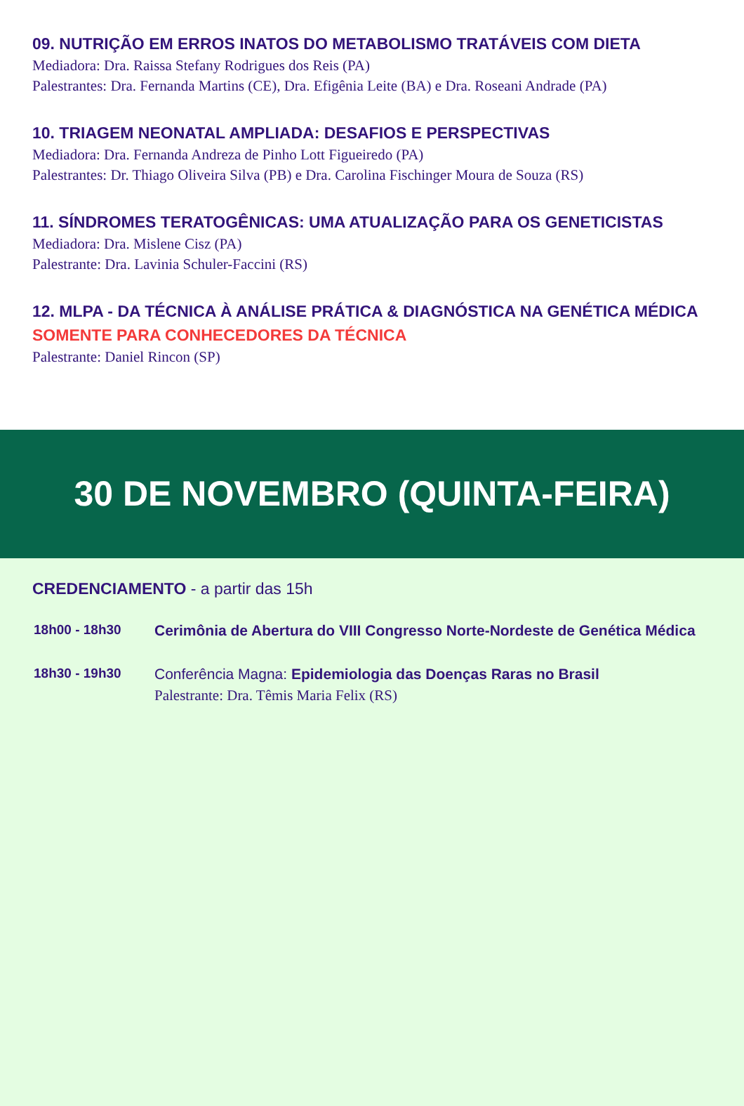09. NUTRIÇÃO EM ERROS INATOS DO METABOLISMO TRATÁVEIS COM DIETA
Mediadora: Dra. Raissa Stefany Rodrigues dos Reis (PA)
Palestrantes: Dra. Fernanda Martins (CE), Dra. Efigênia Leite (BA) e Dra. Roseani Andrade (PA)
10. TRIAGEM NEONATAL AMPLIADA: DESAFIOS E PERSPECTIVAS
Mediadora: Dra. Fernanda Andreza de Pinho Lott Figueiredo (PA)
Palestrantes: Dr. Thiago Oliveira Silva (PB) e Dra. Carolina Fischinger Moura de Souza (RS)
11. SÍNDROMES TERATOGÊNICAS: UMA ATUALIZAÇÃO PARA OS GENETICISTAS
Mediadora: Dra. Mislene Cisz (PA)
Palestrante: Dra. Lavinia Schuler-Faccini (RS)
12. MLPA - DA TÉCNICA À ANÁLISE PRÁTICA & DIAGNÓSTICA NA GENÉTICA MÉDICA
SOMENTE PARA CONHECEDORES DA TÉCNICA
Palestrante: Daniel Rincon (SP)
30 DE NOVEMBRO (QUINTA-FEIRA)
CREDENCIAMENTO - a partir das 15h
18h00 - 18h30
Cerimônia de Abertura do VIII Congresso Norte-Nordeste de Genética Médica
18h30 - 19h30
Conferência Magna: Epidemiologia das Doenças Raras no Brasil
Palestrante: Dra. Têmis Maria Felix (RS)